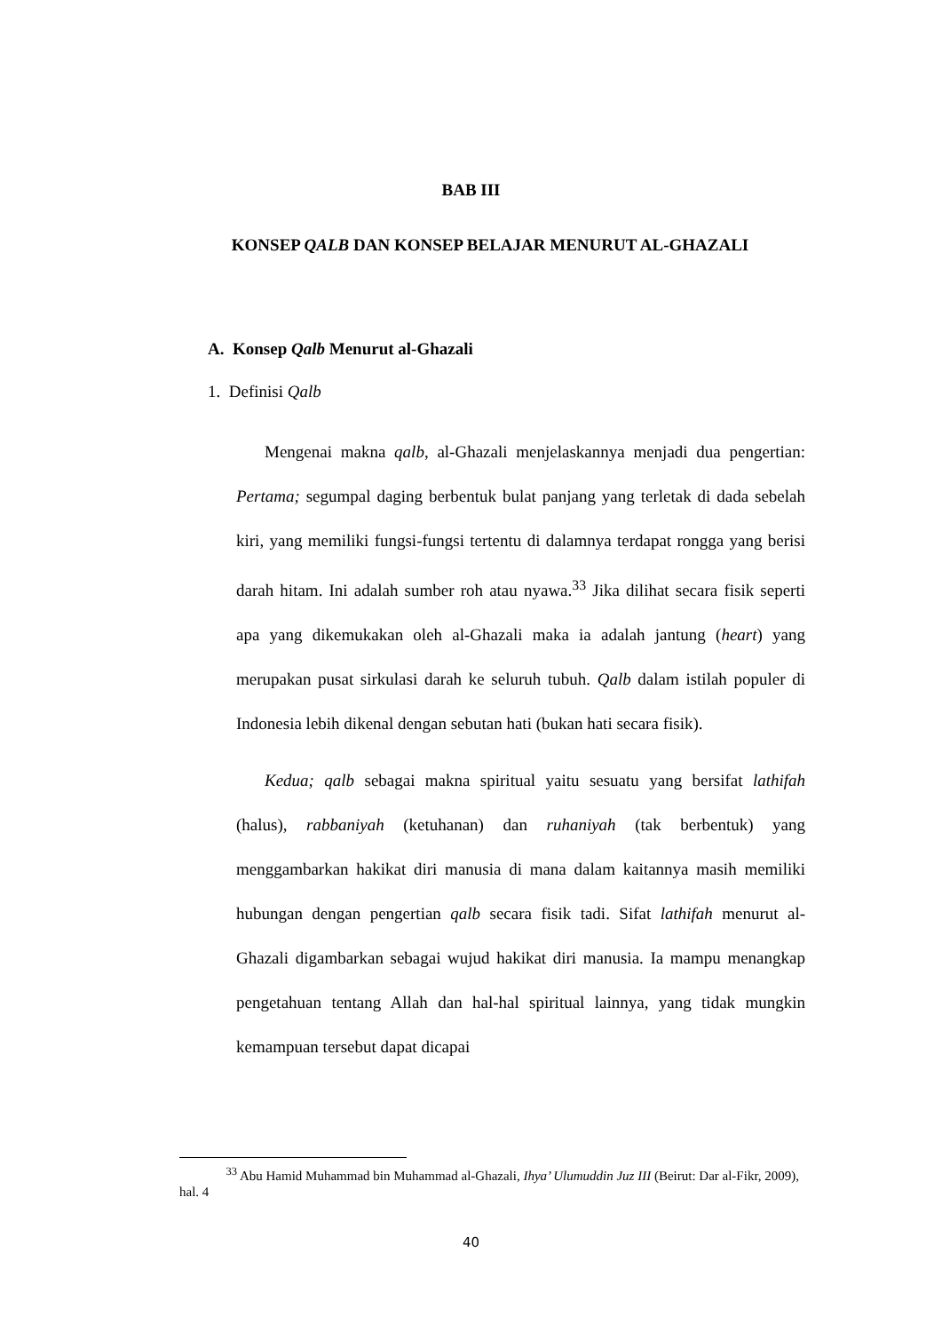BAB III
KONSEP QALB DAN KONSEP BELAJAR MENURUT AL-GHAZALI
A. Konsep Qalb Menurut al-Ghazali
1. Definisi Qalb
Mengenai makna qalb, al-Ghazali menjelaskannya menjadi dua pengertian: Pertama; segumpal daging berbentuk bulat panjang yang terletak di dada sebelah kiri, yang memiliki fungsi-fungsi tertentu di dalamnya terdapat rongga yang berisi darah hitam. Ini adalah sumber roh atau nyawa.<sup>33</sup> Jika dilihat secara fisik seperti apa yang dikemukakan oleh al-Ghazali maka ia adalah jantung (heart) yang merupakan pusat sirkulasi darah ke seluruh tubuh. Qalb dalam istilah populer di Indonesia lebih dikenal dengan sebutan hati (bukan hati secara fisik).
Kedua; qalb sebagai makna spiritual yaitu sesuatu yang bersifat lathifah (halus), rabbaniyah (ketuhanan) dan ruhaniyah (tak berbentuk) yang menggambarkan hakikat diri manusia di mana dalam kaitannya masih memiliki hubungan dengan pengertian qalb secara fisik tadi. Sifat lathifah menurut al-Ghazali digambarkan sebagai wujud hakikat diri manusia. Ia mampu menangkap pengetahuan tentang Allah dan hal-hal spiritual lainnya, yang tidak mungkin kemampuan tersebut dapat dicapai
<sup>33</sup> Abu Hamid Muhammad bin Muhammad al-Ghazali, Ihya’ Ulumuddin Juz III (Beirut: Dar al-Fikr, 2009), hal. 4
40